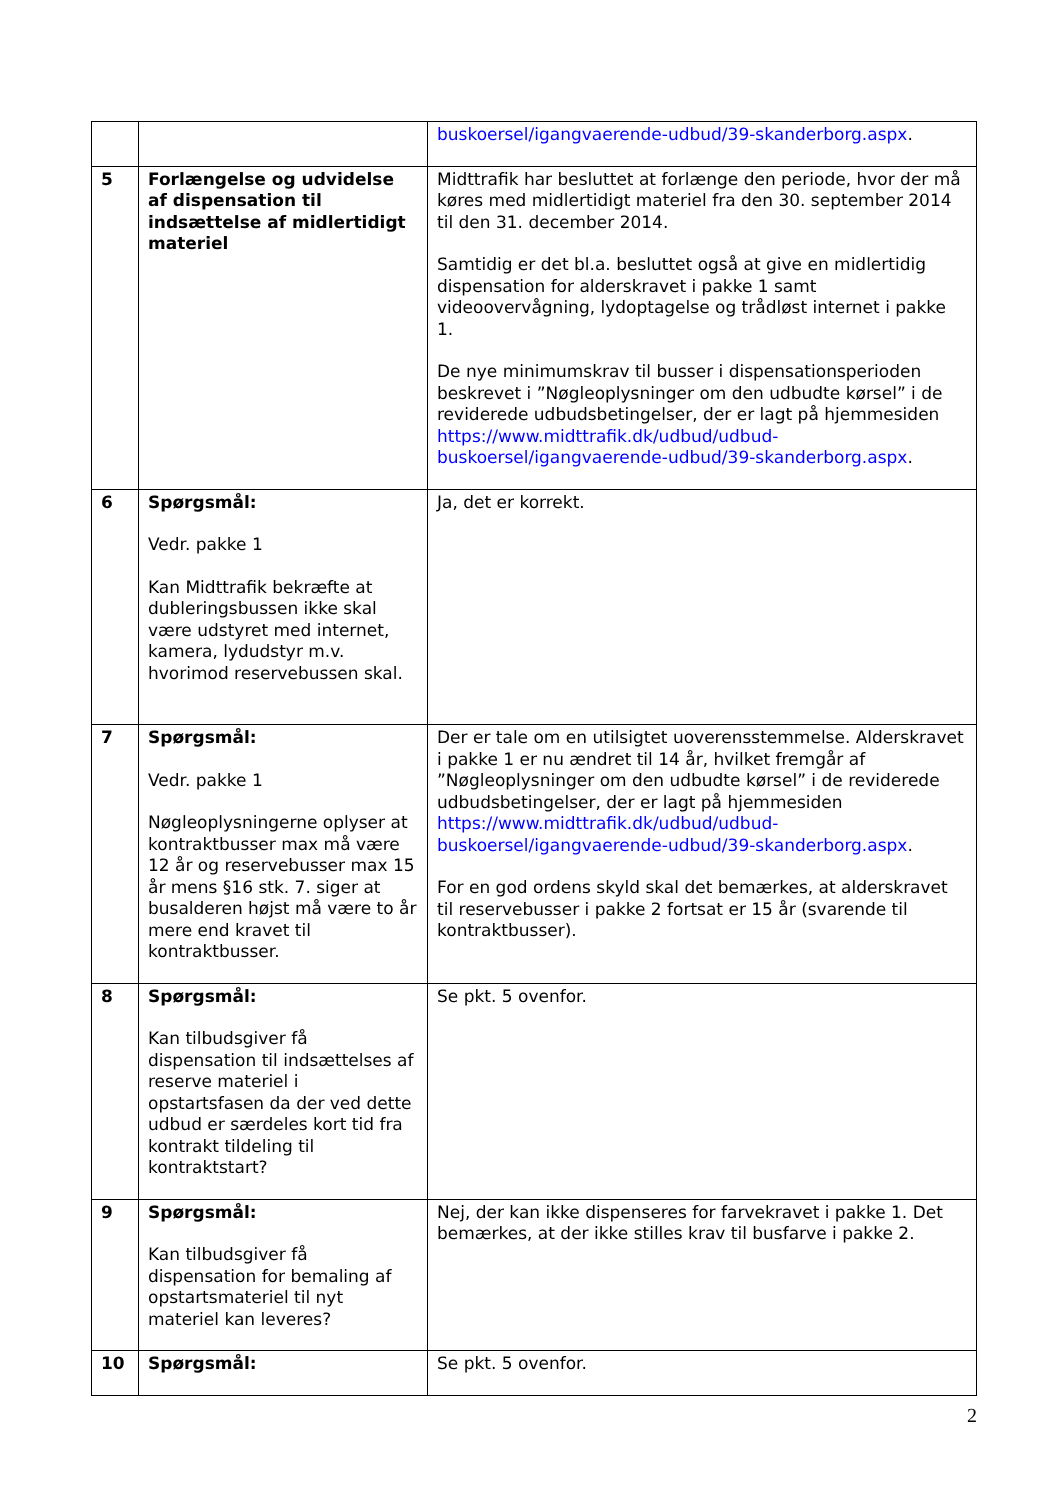| | | buskoersel/igangvaerende-udbud/39-skanderborg.aspx . |
| 5 | Forlængelse og udvidelse af dispensation til indsættelse af midlertidigt materiel | Midttrafik har besluttet at forlænge den periode, hvor der må køres med midlertidigt materiel fra den 30. september 2014 til den 31. december 2014. Samtidig er det bl.a. besluttet også at give en midlertidig dispensation for alderskravet i pakke 1 samt videoovervågning, lydoptagelse og trådløst internet i pakke 1. De nye minimumskrav til busser i dispensationsperioden beskrevet i ”Nøgleoplysninger om den udbudte kørsel” i de reviderede udbudsbetingelser, der er lagt på hjemmesiden https://www.midttrafik.dk/udbud/udbud-buskoersel/igangvaerende-udbud/39-skanderborg.aspx . |
| 6 | Spørgsmål: Vedr. pakke 1 Kan Midttrafik bekræfte at dubleringsbussen ikke skal være udstyret med internet, kamera, lydudstyr m.v. hvorimod reservebussen skal. | Ja, det er korrekt. |
| 7 | Spørgsmål: Vedr. pakke 1 Nøgleoplysningerne oplyser at kontraktbusser max må være 12 år og reservebusser max 15 år mens §16 stk. 7. siger at busalderen højst må være to år mere end kravet til kontraktbusser. | Der er tale om en utilsigtet uoverensstemmelse. Alderskravet i pakke 1 er nu ændret til 14 år, hvilket fremgår af ”Nøgleoplysninger om den udbudte kørsel” i de reviderede udbudsbetingelser, der er lagt på hjemmesiden https://www.midttrafik.dk/udbud/udbud-buskoersel/igangvaerende-udbud/39-skanderborg.aspx . For en god ordens skyld skal det bemærkes, at alderskravet til reservebusser i pakke 2 fortsat er 15 år (svarende til kontraktbusser). |
| 8 | Spørgsmål: Kan tilbudsgiver få dispensation til indsættelses af reserve materiel i opstartsfasen da der ved dette udbud er særdeles kort tid fra kontrakt tildeling til kontraktstart? | Se pkt. 5 ovenfor. |
| 9 | Spørgsmål: Kan tilbudsgiver få dispensation for bemaling af opstartsmateriel til nyt materiel kan leveres? | Nej, der kan ikke dispenseres for farvekravet i pakke 1. Det bemærkes, at der ikke stilles krav til busfarve i pakke 2. |
| 10 | Spørgsmål: | Se pkt. 5 ovenfor. |
2